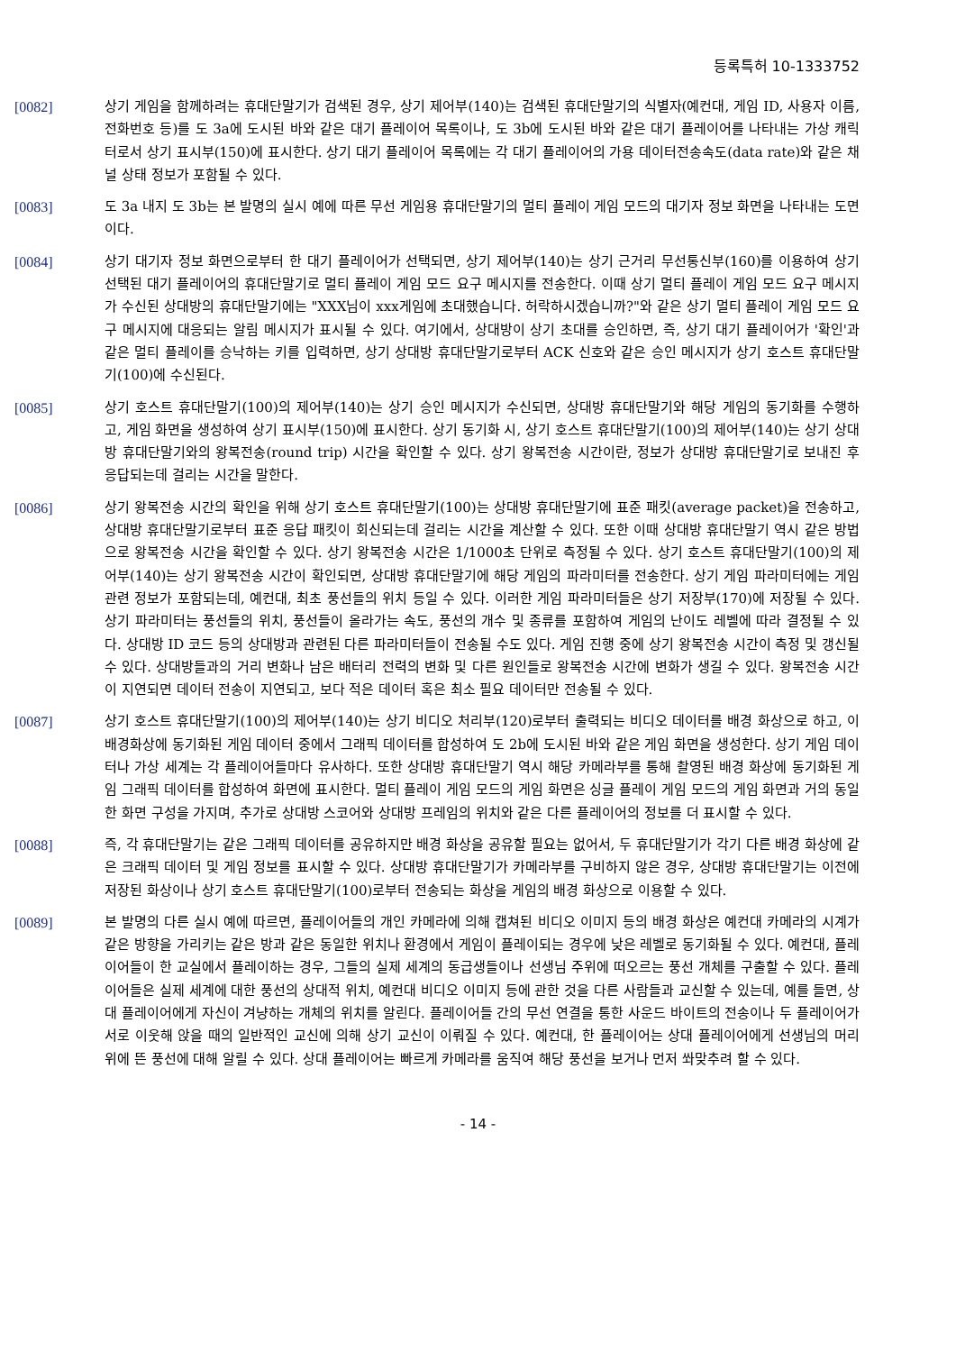등록특허 10-1333752
[0082] 상기 게임을 함께하려는 휴대단말기가 검색된 경우, 상기 제어부(140)는 검색된 휴대단말기의 식별자(예컨대, 게임 ID, 사용자 이름, 전화번호 등)를 도 3a에 도시된 바와 같은 대기 플레이어 목록이나, 도 3b에 도시된 바와 같은 대기 플레이어를 나타내는 가상 캐릭터로서 상기 표시부(150)에 표시한다. 상기 대기 플레이어 목록에는 각 대기 플레이어의 가용 데이터전송속도(data rate)와 같은 채널 상태 정보가 포함될 수 있다.
[0083] 도 3a 내지 도 3b는 본 발명의 실시 예에 따른 무선 게임용 휴대단말기의 멀티 플레이 게임 모드의 대기자 정보 화면을 나타내는 도면이다.
[0084] 상기 대기자 정보 화면으로부터 한 대기 플레이어가 선택되면, 상기 제어부(140)는 상기 근거리 무선통신부(160)를 이용하여 상기 선택된 대기 플레이어의 휴대단말기로 멀티 플레이 게임 모드 요구 메시지를 전송한다. 이때 상기 멀티 플레이 게임 모드 요구 메시지가 수신된 상대방의 휴대단말기에는 "XXX님이 xxx게임에 초대했습니다. 허락하시겠습니까?"와 같은 상기 멀티 플레이 게임 모드 요구 메시지에 대응되는 알림 메시지가 표시될 수 있다. 여기에서, 상대방이 상기 초대를 승인하면, 즉, 상기 대기 플레이어가 '확인'과 같은 멀티 플레이를 승낙하는 키를 입력하면, 상기 상대방 휴대단말기로부터 ACK 신호와 같은 승인 메시지가 상기 호스트 휴대단말기(100)에 수신된다.
[0085] 상기 호스트 휴대단말기(100)의 제어부(140)는 상기 승인 메시지가 수신되면, 상대방 휴대단말기와 해당 게임의 동기화를 수행하고, 게임 화면을 생성하여 상기 표시부(150)에 표시한다. 상기 동기화 시, 상기 호스트 휴대단말기(100)의 제어부(140)는 상기 상대방 휴대단말기와의 왕복전송(round trip) 시간을 확인할 수 있다. 상기 왕복전송 시간이란, 정보가 상대방 휴대단말기로 보내진 후 응답되는데 걸리는 시간을 말한다.
[0086] 상기 왕복전송 시간의 확인을 위해 상기 호스트 휴대단말기(100)는 상대방 휴대단말기에 표준 패킷(average packet)을 전송하고, 상대방 휴대단말기로부터 표준 응답 패킷이 회신되는데 걸리는 시간을 계산할 수 있다. 또한 이때 상대방 휴대단말기 역시 같은 방법으로 왕복전송 시간을 확인할 수 있다. 상기 왕복전송 시간은 1/1000초 단위로 측정될 수 있다. 상기 호스트 휴대단말기(100)의 제어부(140)는 상기 왕복전송 시간이 확인되면, 상대방 휴대단말기에 해당 게임의 파라미터를 전송한다. 상기 게임 파라미터에는 게임 관련 정보가 포함되는데, 예컨대, 최초 풍선들의 위치 등일 수 있다. 이러한 게임 파라미터들은 상기 저장부(170)에 저장될 수 있다. 상기 파라미터는 풍선들의 위치, 풍선들이 올라가는 속도, 풍선의 개수 및 종류를 포함하여 게임의 난이도 레벨에 따라 결정될 수 있다. 상대방 ID 코드 등의 상대방과 관련된 다른 파라미터들이 전송될 수도 있다. 게임 진행 중에 상기 왕복전송 시간이 측정 및 갱신될 수 있다. 상대방들과의 거리 변화나 남은 배터리 전력의 변화 및 다른 원인들로 왕복전송 시간에 변화가 생길 수 있다. 왕복전송 시간이 지연되면 데이터 전송이 지연되고, 보다 적은 데이터 혹은 최소 필요 데이터만 전송될 수 있다.
[0087] 상기 호스트 휴대단말기(100)의 제어부(140)는 상기 비디오 처리부(120)로부터 출력되는 비디오 데이터를 배경 화상으로 하고, 이 배경화상에 동기화된 게임 데이터 중에서 그래픽 데이터를 합성하여 도 2b에 도시된 바와 같은 게임 화면을 생성한다. 상기 게임 데이터나 가상 세계는 각 플레이어들마다 유사하다. 또한 상대방 휴대단말기 역시 해당 카메라부를 통해 촬영된 배경 화상에 동기화된 게임 그래픽 데이터를 합성하여 화면에 표시한다. 멀티 플레이 게임 모드의 게임 화면은 싱글 플레이 게임 모드의 게임 화면과 거의 동일한 화면 구성을 가지며, 추가로 상대방 스코어와 상대방 프레임의 위치와 같은 다른 플레이어의 정보를 더 표시할 수 있다.
[0088] 즉, 각 휴대단말기는 같은 그래픽 데이터를 공유하지만 배경 화상을 공유할 필요는 없어서, 두 휴대단말기가 각기 다른 배경 화상에 같은 크래픽 데이터 및 게임 정보를 표시할 수 있다. 상대방 휴대단말기가 카메라부를 구비하지 않은 경우, 상대방 휴대단말기는 이전에 저장된 화상이나 상기 호스트 휴대단말기(100)로부터 전송되는 화상을 게임의 배경 화상으로 이용할 수 있다.
[0089] 본 발명의 다른 실시 예에 따르면, 플레이어들의 개인 카메라에 의해 캡쳐된 비디오 이미지 등의 배경 화상은 예컨대 카메라의 시계가 같은 방향을 가리키는 같은 방과 같은 동일한 위치나 환경에서 게임이 플레이되는 경우에 낮은 레벨로 동기화될 수 있다. 예컨대, 플레이어들이 한 교실에서 플레이하는 경우, 그들의 실제 세계의 동급생들이나 선생님 주위에 떠오르는 풍선 개체를 구출할 수 있다. 플레이어들은 실제 세계에 대한 풍선의 상대적 위치, 예컨대 비디오 이미지 등에 관한 것을 다른 사람들과 교신할 수 있는데, 예를 들면, 상대 플레이어에게 자신이 겨냥하는 개체의 위치를 알린다. 플레이어들 간의 무선 연결을 통한 사운드 바이트의 전송이나 두 플레이어가 서로 이웃해 앉을 때의 일반적인 교신에 의해 상기 교신이 이뤄질 수 있다. 예컨대, 한 플레이어는 상대 플레이어에게 선생님의 머리 위에 뜬 풍선에 대해 알릴 수 있다. 상대 플레이어는 빠르게 카메라를 움직여 해당 풍선을 보거나 먼저 쏴맞추려 할 수 있다.
- 14 -